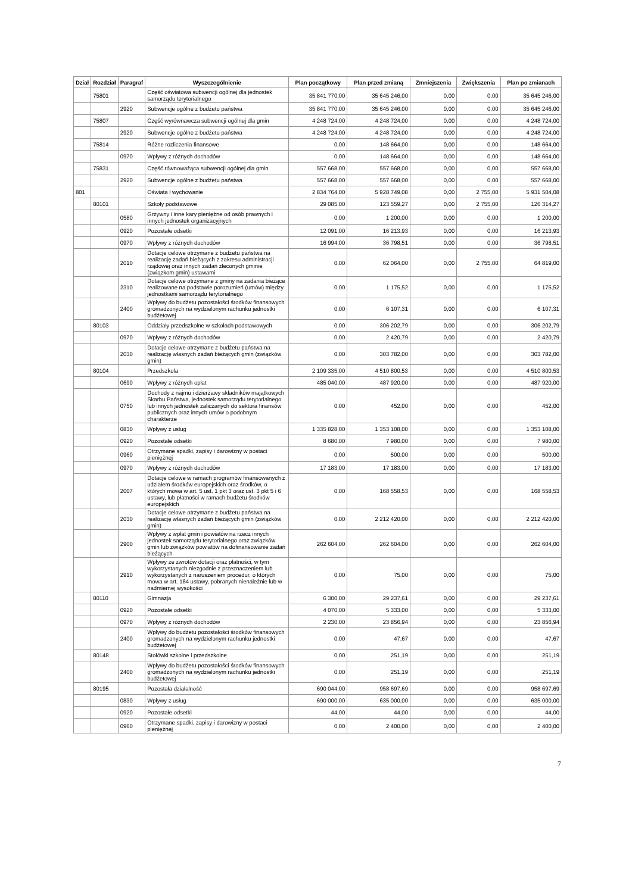| Dział | Rozdział | Paragraf | Wyszczególnienie | Plan początkowy | Plan przed zmianą | Zmniejszenia | Zwiększenia | Plan po zmianach |
| --- | --- | --- | --- | --- | --- | --- | --- | --- |
| | 75801 | | Część oświatowa subwencji ogólnej dla jednostek samorządu terytorialnego | 35 841 770,00 | 35 645 246,00 | 0,00 | 0,00 | 35 645 246,00 |
| | | 2920 | Subwencje ogólne z budżetu państwa | 35 841 770,00 | 35 645 246,00 | 0,00 | 0,00 | 35 645 246,00 |
| | 75807 | | Część wyrównawcza subwencji ogólnej dla gmin | 4 248 724,00 | 4 248 724,00 | 0,00 | 0,00 | 4 248 724,00 |
| | | 2920 | Subwencje ogólne z budżetu państwa | 4 248 724,00 | 4 248 724,00 | 0,00 | 0,00 | 4 248 724,00 |
| | 75814 | | Różne rozliczenia finansowe | 0,00 | 148 664,00 | 0,00 | 0,00 | 148 664,00 |
| | | 0970 | Wpływy z różnych dochodów | 0,00 | 148 664,00 | 0,00 | 0,00 | 148 664,00 |
| | 75831 | | Część równoważąca subwencji ogólnej dla gmin | 557 668,00 | 557 668,00 | 0,00 | 0,00 | 557 668,00 |
| | | 2920 | Subwencje ogólne z budżetu państwa | 557 668,00 | 557 668,00 | 0,00 | 0,00 | 557 668,00 |
| 801 | | | Oświata i wychowanie | 2 834 764,00 | 5 928 749,08 | 0,00 | 2 755,00 | 5 931 504,08 |
| | 80101 | | Szkoły podstawowe | 29 085,00 | 123 559,27 | 0,00 | 2 755,00 | 126 314,27 |
| | | 0580 | Grzywny i inne kary pieniężne od osób prawnych i innych jednostek organizacyjnych | 0,00 | 1 200,00 | 0,00 | 0,00 | 1 200,00 |
| | | 0920 | Pozostałe odsetki | 12 091,00 | 16 213,93 | 0,00 | 0,00 | 16 213,93 |
| | | 0970 | Wpływy z różnych dochodów | 16 994,00 | 36 798,51 | 0,00 | 0,00 | 36 798,51 |
| | | 2010 | Dotacje celowe otrzymane z budżetu państwa na realizację zadań bieżących z zakresu administracji rządowej oraz innych zadań zleconych gminie (związkom gmin) ustawami | 0,00 | 62 064,00 | 0,00 | 2 755,00 | 64 819,00 |
| | | 2310 | Dotacje celowe otrzymane z gminy na zadania bieżące realizowane na podstawie porozumień (umów) między jednostkami samorządu terytorialnego | 0,00 | 1 175,52 | 0,00 | 0,00 | 1 175,52 |
| | | 2400 | Wpływy do budżetu pozostałości środków finansowych gromadzonych na wydzielonym rachunku jednostki budżetowej | 0,00 | 6 107,31 | 0,00 | 0,00 | 6 107,31 |
| | 80103 | | Oddziały przedszkolne w szkołach podstawowych | 0,00 | 306 202,79 | 0,00 | 0,00 | 306 202,79 |
| | | 0970 | Wpływy z różnych dochodów | 0,00 | 2 420,79 | 0,00 | 0,00 | 2 420,79 |
| | | 2030 | Dotacje celowe otrzymane z budżetu państwa na realizację własnych zadań bieżących gmin (związków gmin) | 0,00 | 303 782,00 | 0,00 | 0,00 | 303 782,00 |
| | 80104 | | Przedszkola | 2 109 335,00 | 4 510 800,53 | 0,00 | 0,00 | 4 510 800,53 |
| | | 0690 | Wpływy z różnych opłat | 485 040,00 | 487 920,00 | 0,00 | 0,00 | 487 920,00 |
| | | 0750 | Dochody z najmu i dzierżawy składników majątkowych Skarbu Państwa, jednostek samorządu terytorialnego lub innych jednostek zaliczanych do sektora finansów publicznych oraz innych umów o podobnym charakterze | 0,00 | 452,00 | 0,00 | 0,00 | 452,00 |
| | | 0830 | Wpływy z usług | 1 335 828,00 | 1 353 108,00 | 0,00 | 0,00 | 1 353 108,00 |
| | | 0920 | Pozostałe odsetki | 8 680,00 | 7 980,00 | 0,00 | 0,00 | 7 980,00 |
| | | 0960 | Otrzymane spadki, zapisy i darowizny w postaci pieniężnej | 0,00 | 500,00 | 0,00 | 0,00 | 500,00 |
| | | 0970 | Wpływy z różnych dochodów | 17 183,00 | 17 183,00 | 0,00 | 0,00 | 17 183,00 |
| | | 2007 | Dotacje celowe w ramach programów finansowanych z udziałem środków europejskich oraz środków, o których mowa w art. 5 ust. 1 pkt 3 oraz ust. 3 pkt 5 i 6 ustawy, lub płatności w ramach budżetu środków europejskich | 0,00 | 168 558,53 | 0,00 | 0,00 | 168 558,53 |
| | | 2030 | Dotacje celowe otrzymane z budżetu państwa na realizację własnych zadań bieżących gmin (związków gmin) | 0,00 | 2 212 420,00 | 0,00 | 0,00 | 2 212 420,00 |
| | | 2900 | Wpływy z wpłat gmin i powiatów na rzecz innych jednostek samorządu terytorialnego oraz związków gmin lub związków powiatów na dofinansowanie zadań bieżących | 262 604,00 | 262 604,00 | 0,00 | 0,00 | 262 604,00 |
| | | 2910 | Wpływy ze zwrotów dotacji oraz płatności, w tym wykorzystanych niezgodnie z przeznaczeniem lub wykorzystanych z naruszeniem procedur, o których mowa w art. 184 ustawy, pobranych nienależnie lub w nadmiernej wysokości | 0,00 | 75,00 | 0,00 | 0,00 | 75,00 |
| | 80110 | | Gimnazja | 6 300,00 | 29 237,61 | 0,00 | 0,00 | 29 237,61 |
| | | 0920 | Pozostałe odsetki | 4 070,00 | 5 333,00 | 0,00 | 0,00 | 5 333,00 |
| | | 0970 | Wpływy z różnych dochodów | 2 230,00 | 23 856,94 | 0,00 | 0,00 | 23 856,94 |
| | | 2400 | Wpływy do budżetu pozostałości środków finansowych gromadzonych na wydzielonym rachunku jednostki budżetowej | 0,00 | 47,67 | 0,00 | 0,00 | 47,67 |
| | 80148 | | Stołówki szkolne i przedszkolne | 0,00 | 251,19 | 0,00 | 0,00 | 251,19 |
| | | 2400 | Wpływy do budżetu pozostałości środków finansowych gromadzonych na wydzielonym rachunku jednostki budżetowej | 0,00 | 251,19 | 0,00 | 0,00 | 251,19 |
| | 80195 | | Pozostała działalność | 690 044,00 | 958 697,69 | 0,00 | 0,00 | 958 697,69 |
| | | 0830 | Wpływy z usług | 690 000,00 | 635 000,00 | 0,00 | 0,00 | 635 000,00 |
| | | 0920 | Pozostałe odsetki | 44,00 | 44,00 | 0,00 | 0,00 | 44,00 |
| | | 0960 | Otrzymane spadki, zapisy i darowizny w postaci pieniężnej | 0,00 | 2 400,00 | 0,00 | 0,00 | 2 400,00 |
7